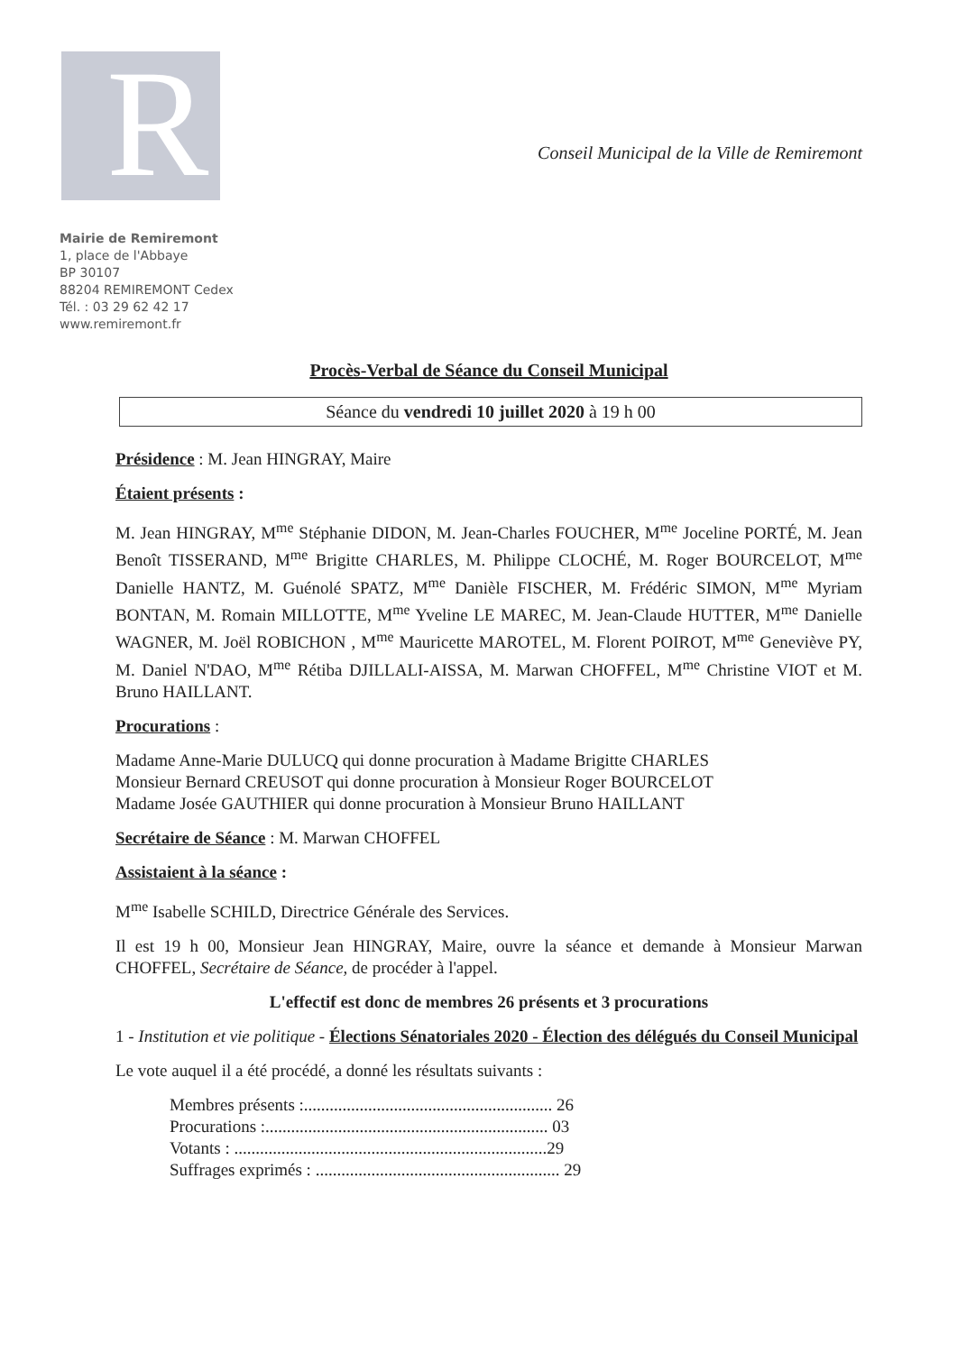R
Conseil Municipal de la Ville de Remiremont
Mairie de Remiremont
1, place de l'Abbaye
BP 30107
88204 REMIREMONT Cedex
Tél. : 03 29 62 42 17
www.remiremont.fr
Procès-Verbal de Séance du Conseil Municipal
Séance du vendredi 10 juillet 2020 à 19 h 00
Présidence : M. Jean HINGRAY, Maire
Étaient présents :
M. Jean HINGRAY, M<sup>me</sup> Stéphanie DIDON, M. Jean-Charles FOUCHER, M<sup>me</sup> Joceline PORTÉ, M. Jean Benoît TISSERAND, M<sup>me</sup> Brigitte CHARLES, M. Philippe CLOCHÉ, M. Roger BOURCELOT, M<sup>me</sup> Danielle HANTZ, M. Guénolé SPATZ, M<sup>me</sup> Danièle FISCHER, M. Frédéric SIMON, M<sup>me</sup> Myriam BONTAN, M. Romain MILLOTTE, M<sup>me</sup> Yveline LE MAREC, M. Jean-Claude HUTTER, M<sup>me</sup> Danielle WAGNER, M. Joël ROBICHON , M<sup>me</sup> Mauricette MAROTEL, M. Florent POIROT, M<sup>me</sup> Geneviève PY, M. Daniel N'DAO, M<sup>me</sup> Rétiba DJILLALI-AISSA, M. Marwan CHOFFEL, M<sup>me</sup> Christine VIOT et M. Bruno HAILLANT.
Procurations :
Madame Anne-Marie DULUCQ qui donne procuration à Madame Brigitte CHARLES
Monsieur Bernard CREUSOT qui donne procuration à Monsieur Roger BOURCELOT
Madame Josée GAUTHIER qui donne procuration à Monsieur Bruno HAILLANT
Secrétaire de Séance : M. Marwan CHOFFEL
Assistaient à la séance :
M<sup>me</sup> Isabelle SCHILD, Directrice Générale des Services.
Il est 19 h 00, Monsieur Jean HINGRAY, Maire, ouvre la séance et demande à Monsieur Marwan CHOFFEL, Secrétaire de Séance, de procéder à l'appel.
L'effectif est donc de membres 26 présents et 3 procurations
1 - Institution et vie politique - Élections Sénatoriales 2020 - Élection des délégués du Conseil Municipal
Le vote auquel il a été procédé, a donné les résultats suivants :
Membres présents :.......................................................... 26
Procurations :.................................................................. 03
Votants : .........................................................................29
Suffrages exprimés : ......................................................... 29